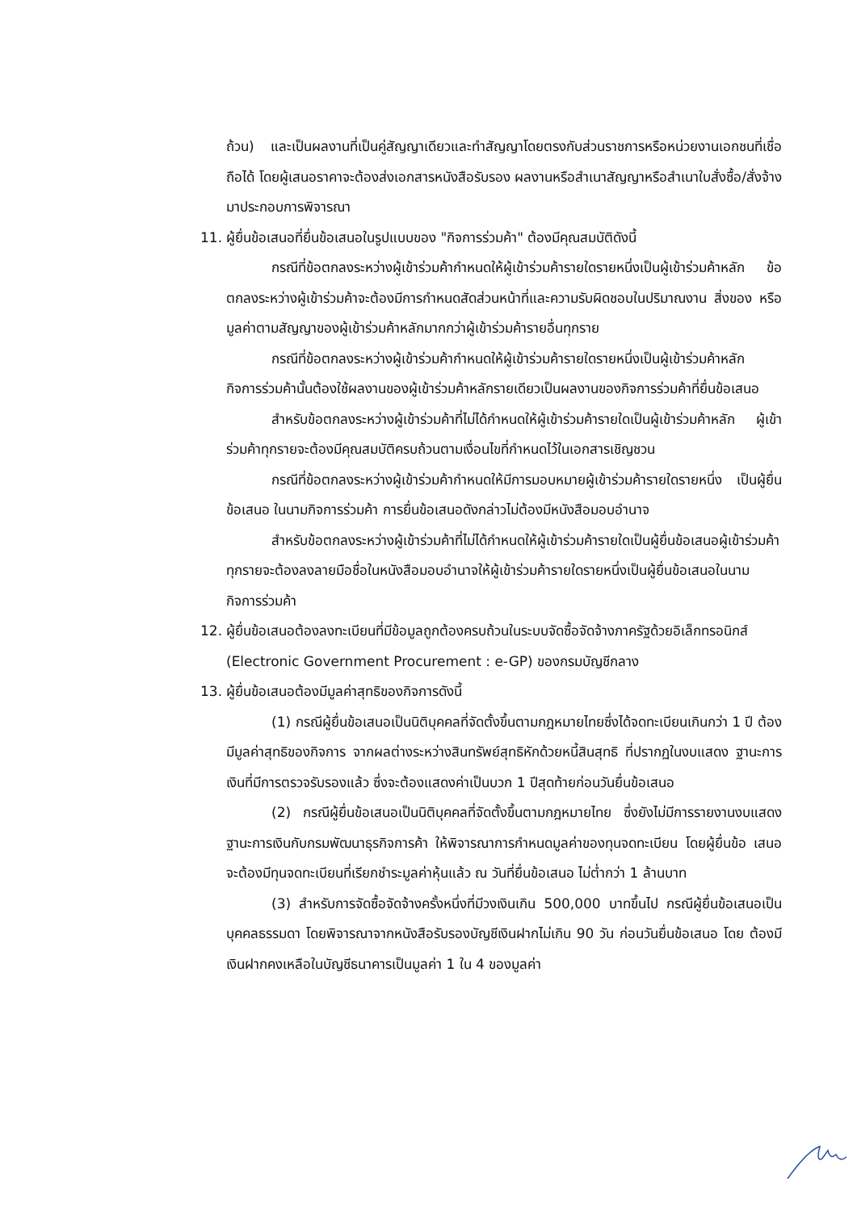ถ้วน) และเป็นผลงานที่เป็นคู่สัญญาเดียวและทำสัญญาโดยตรงกับส่วนราชการหรือหน่วยงานเอกชนที่เชื่อถือได้ โดยผู้เสนอราคาจะต้องส่งเอกสารหนังสือรับรอง ผลงานหรือสำเนาสัญญาหรือสำเนาใบสั่งซื้อ/สั่งจ้างมาประกอบการพิจารณา
11. ผู้ยื่นข้อเสนอที่ยื่นข้อเสนอในรูปแบบของ "กิจการร่วมค้า" ต้องมีคุณสมบัติดังนี้
กรณีที่ข้อตกลงระหว่างผู้เข้าร่วมค้ากำหนดให้ผู้เข้าร่วมค้ารายใดรายหนึ่งเป็นผู้เข้าร่วมค้าหลัก ข้อตกลงระหว่างผู้เข้าร่วมค้าจะต้องมีการกำหนดสัดส่วนหน้าที่และความรับผิดชอบในปริมาณงาน สิ่งของ หรือมูลค่าตามสัญญาของผู้เข้าร่วมค้าหลักมากกว่าผู้เข้าร่วมค้ารายอื่นทุกราย
กรณีที่ข้อตกลงระหว่างผู้เข้าร่วมค้ากำหนดให้ผู้เข้าร่วมค้ารายใดรายหนึ่งเป็นผู้เข้าร่วมค้าหลัก กิจการร่วมค้านั้นต้องใช้ผลงานของผู้เข้าร่วมค้าหลักรายเดียวเป็นผลงานของกิจการร่วมค้าที่ยื่นข้อเสนอ
สำหรับข้อตกลงระหว่างผู้เข้าร่วมค้าที่ไม่ได้กำหนดให้ผู้เข้าร่วมค้ารายใดเป็นผู้เข้าร่วมค้าหลัก ผู้เข้าร่วมค้าทุกรายจะต้องมีคุณสมบัติครบถ้วนตามเงื่อนไขที่กำหนดไว้ในเอกสารเชิญชวน
กรณีที่ข้อตกลงระหว่างผู้เข้าร่วมค้ากำหนดให้มีการมอบหมายผู้เข้าร่วมค้ารายใดรายหนึ่ง เป็นผู้ยื่นข้อเสนอ ในนามกิจการร่วมค้า การยื่นข้อเสนอดังกล่าวไม่ต้องมีหนังสือมอบอำนาจ
สำหรับข้อตกลงระหว่างผู้เข้าร่วมค้าที่ไม่ได้กำหนดให้ผู้เข้าร่วมค้ารายใดเป็นผู้ยื่นข้อเสนอผู้เข้าร่วมค้าทุกรายจะต้องลงลายมือชื่อในหนังสือมอบอำนาจให้ผู้เข้าร่วมค้ารายใดรายหนึ่งเป็นผู้ยื่นข้อเสนอในนามกิจการร่วมค้า
12. ผู้ยื่นข้อเสนอต้องลงทะเบียนที่มีข้อมูลถูกต้องครบถ้วนในระบบจัดซื้อจัดจ้างภาครัฐด้วยอิเล็กทรอนิกส์ (Electronic Government Procurement : e-GP) ของกรมบัญชีกลาง
13. ผู้ยื่นข้อเสนอต้องมีมูลค่าสุทธิของกิจการดังนี้
(1) กรณีผู้ยื่นข้อเสนอเป็นนิติบุคคลที่จัดตั้งขึ้นตามกฎหมายไทยซึ่งได้จดทะเบียนเกินกว่า 1 ปี ต้องมีมูลค่าสุทธิของกิจการ จากผลต่างระหว่างสินทรัพย์สุทธิหักด้วยหนี้สินสุทธิ ที่ปรากฏในงบแสดง ฐานะการเงินที่มีการตรวจรับรองแล้ว ซึ่งจะต้องแสดงค่าเป็นบวก 1 ปีสุดท้ายก่อนวันยื่นข้อเสนอ
(2) กรณีผู้ยื่นข้อเสนอเป็นนิติบุคคลที่จัดตั้งขึ้นตามกฎหมายไทย ซึ่งยังไม่มีการรายงานงบแสดงฐานะการเงินกับกรมพัฒนาธุรกิจการค้า ให้พิจารณาการกำหนดมูลค่าของทุนจดทะเบียน โดยผู้ยื่นข้อ เสนอจะต้องมีทุนจดทะเบียนที่เรียกชำระมูลค่าหุ้นแล้ว ณ วันที่ยื่นข้อเสนอ ไม่ต่ำกว่า 1 ล้านบาท
(3) สำหรับการจัดซื้อจัดจ้างครั้งหนึ่งที่มีวงเงินเกิน 500,000 บาทขึ้นไป กรณีผู้ยื่นข้อเสนอเป็นบุคคลธรรมดา โดยพิจารณาจากหนังสือรับรองบัญชีเงินฝากไม่เกิน 90 วัน ก่อนวันยื่นข้อเสนอ โดย ต้องมีเงินฝากคงเหลือในบัญชีธนาคารเป็นมูลค่า 1 ใน 4 ของมูลค่า